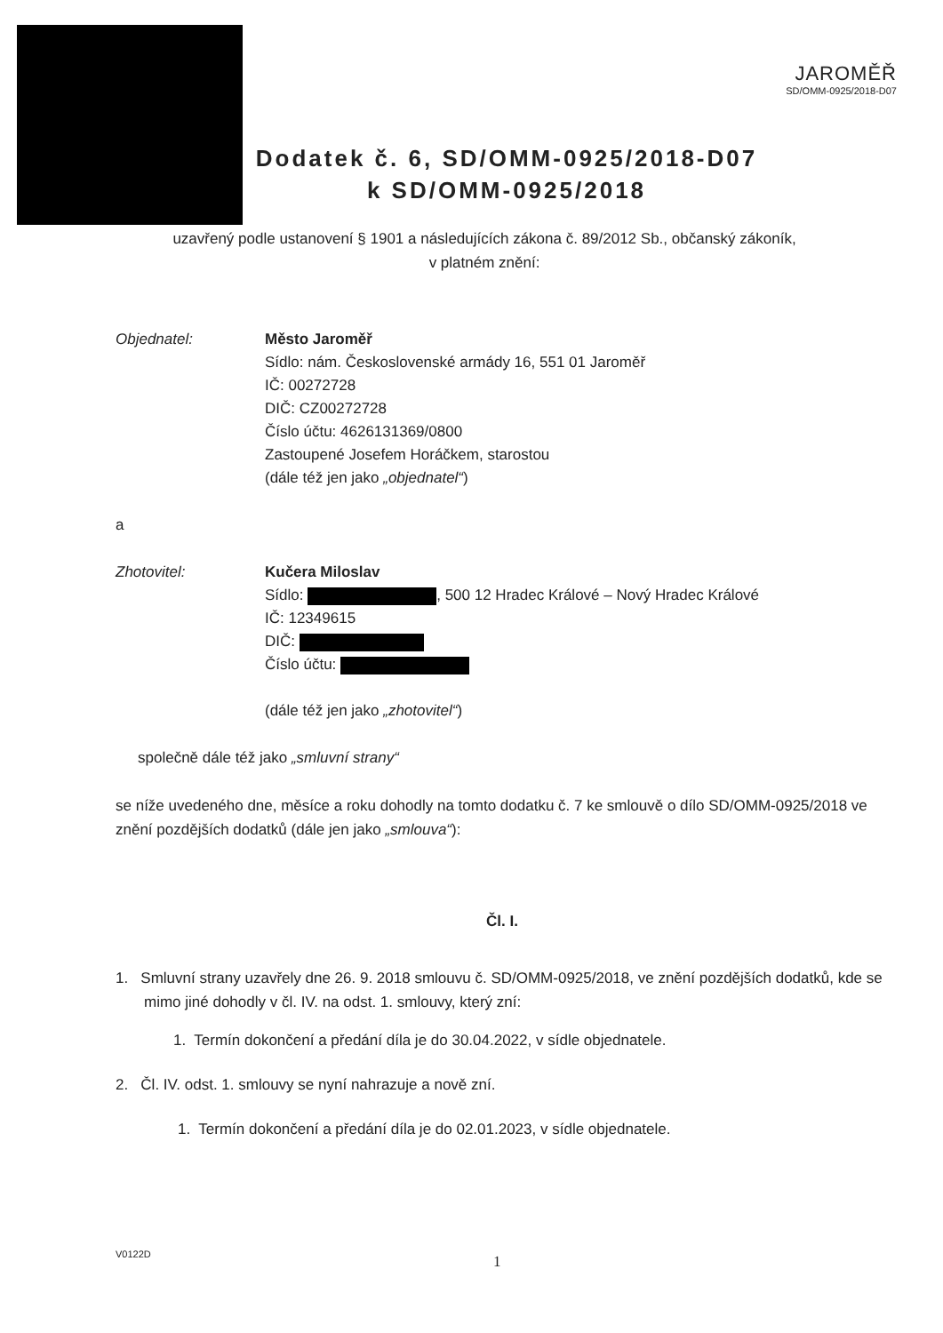JAROMĚŘ
SD/OMM-0925/2018-D07
Dodatek č. 6, SD/OMM-0925/2018-D07
k SD/OMM-0925/2018
uzavřený podle ustanovení § 1901 a následujících zákona č. 89/2012 Sb., občanský zákoník,
v platném znění:
Objednatel: Město Jaroměř
Sídlo: nám. Československé armády 16, 551 01 Jaroměř
IČ: 00272728
DIČ: CZ00272728
Číslo účtu: 4626131369/0800
Zastoupené Josefem Horáčkem, starostou
(dále též jen jako „objednatel“)
a
Zhotovitel: Kučera Miloslav
Sídlo: , 500 12 Hradec Králové – Nový Hradec Králové
IČ: 12349615
DIČ:
Číslo účtu:
(dále též jen jako „zhotovitel“)
společně dále též jako „smluvní strany“
se níže uvedeného dne, měsíce a roku dohodly na tomto dodatku č. 7 ke smlouvě o dílo SD/OMM-0925/2018 ve znění pozdějších dodatků (dále jen jako „smlouva“):
Čl. I.
1. Smluvní strany uzavřely dne 26. 9. 2018 smlouvu č. SD/OMM-0925/2018, ve znění pozdějších dodatků, kde se mimo jiné dohodly v čl. IV. na odst. 1. smlouvy, který zní:
1. Termín dokončení a předání díla je do 30.04.2022, v sídle objednatele.
2. Čl. IV. odst. 1. smlouvy se nyní nahrazuje a nově zní.
1. Termín dokončení a předání díla je do 02.01.2023, v sídle objednatele.
V0122D 1